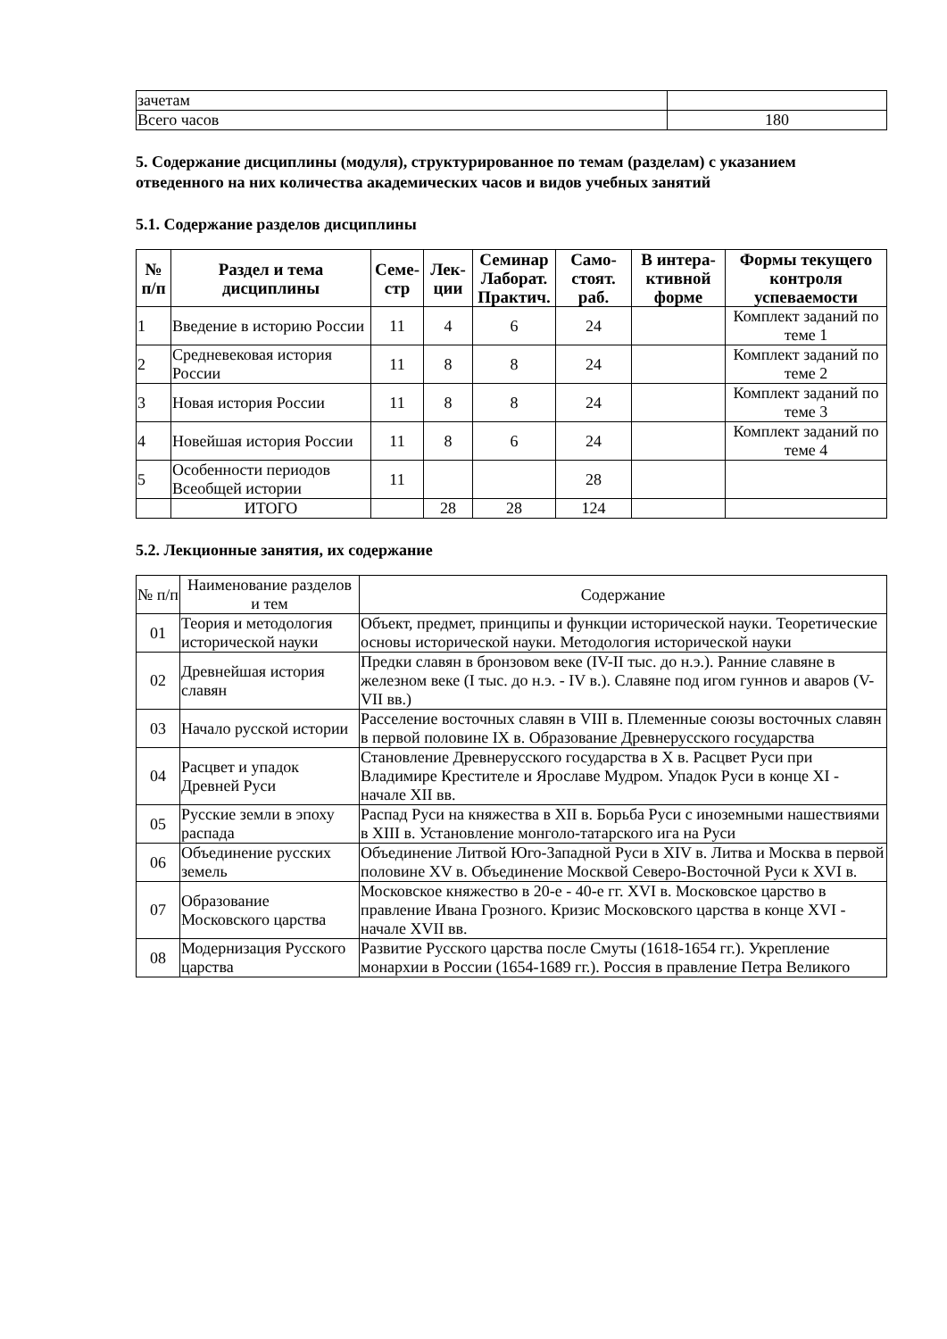| зачетам | |
| Всего часов | 180 |
5. Содержание дисциплины (модуля), структурированное по темам (разделам) с указанием отведенного на них количества академических часов и видов учебных занятий
5.1. Содержание разделов дисциплины
| № п/п | Раздел и тема дисциплины | Семе-стр | Лек-ции | Семинар Лаборат. Практич. | Само-стоят. раб. | В интера-ктивной форме | Формы текущего контроля успеваемости |
| --- | --- | --- | --- | --- | --- | --- | --- |
| 1 | Введение в историю России | 11 | 4 | 6 | 24 | | Комплект заданий по теме 1 |
| 2 | Средневековая история России | 11 | 8 | 8 | 24 | | Комплект заданий по теме 2 |
| 3 | Новая история России | 11 | 8 | 8 | 24 | | Комплект заданий по теме 3 |
| 4 | Новейшая история России | 11 | 8 | 6 | 24 | | Комплект заданий по теме 4 |
| 5 | Особенности периодов Всеобщей истории | 11 | | | 28 | | |
| | ИТОГО | | 28 | 28 | 124 | | |
5.2. Лекционные занятия, их содержание
| № п/п | Наименование разделов и тем | Содержание |
| 01 | Теория и методология исторической науки | Объект, предмет, принципы и функции исторической науки. Теоретические основы исторической науки. Методология исторической науки |
| 02 | Древнейшая история славян | Предки славян в бронзовом веке (IV-II тыс. до н.э.). Ранние славяне в железном веке (I тыс. до н.э. - IV в.). Славяне под игом гуннов и аваров (V-VII вв.) |
| 03 | Начало русской истории | Расселение восточных славян в VIII в. Племенные союзы восточных славян в первой половине IX в. Образование Древнерусского государства |
| 04 | Расцвет и упадок Древней Руси | Становление Древнерусского государства в X в. Расцвет Руси при Владимире Крестителе и Ярославе Мудром. Упадок Руси в конце XI - начале XII вв. |
| 05 | Русские земли в эпоху распада | Распад Руси на княжества в XII в. Борьба Руси с иноземными нашествиями в XIII в. Установление монголо-татарского ига на Руси |
| 06 | Объединение русских земель | Объединение Литвой Юго-Западной Руси в XIV в. Литва и Москва в первой половине XV в. Объединение Москвой Северо-Восточной Руси к XVI в. |
| 07 | Образование Московского царства | Московское княжество в 20-е - 40-е гг. XVI в. Московское царство в правление Ивана Грозного. Кризис Московского царства в конце XVI - начале XVII вв. |
| 08 | Модернизация Русского царства | Развитие Русского царства после Смуты (1618-1654 гг.). Укрепление монархии в России (1654-1689 гг.). Россия в правление Петра Великого |